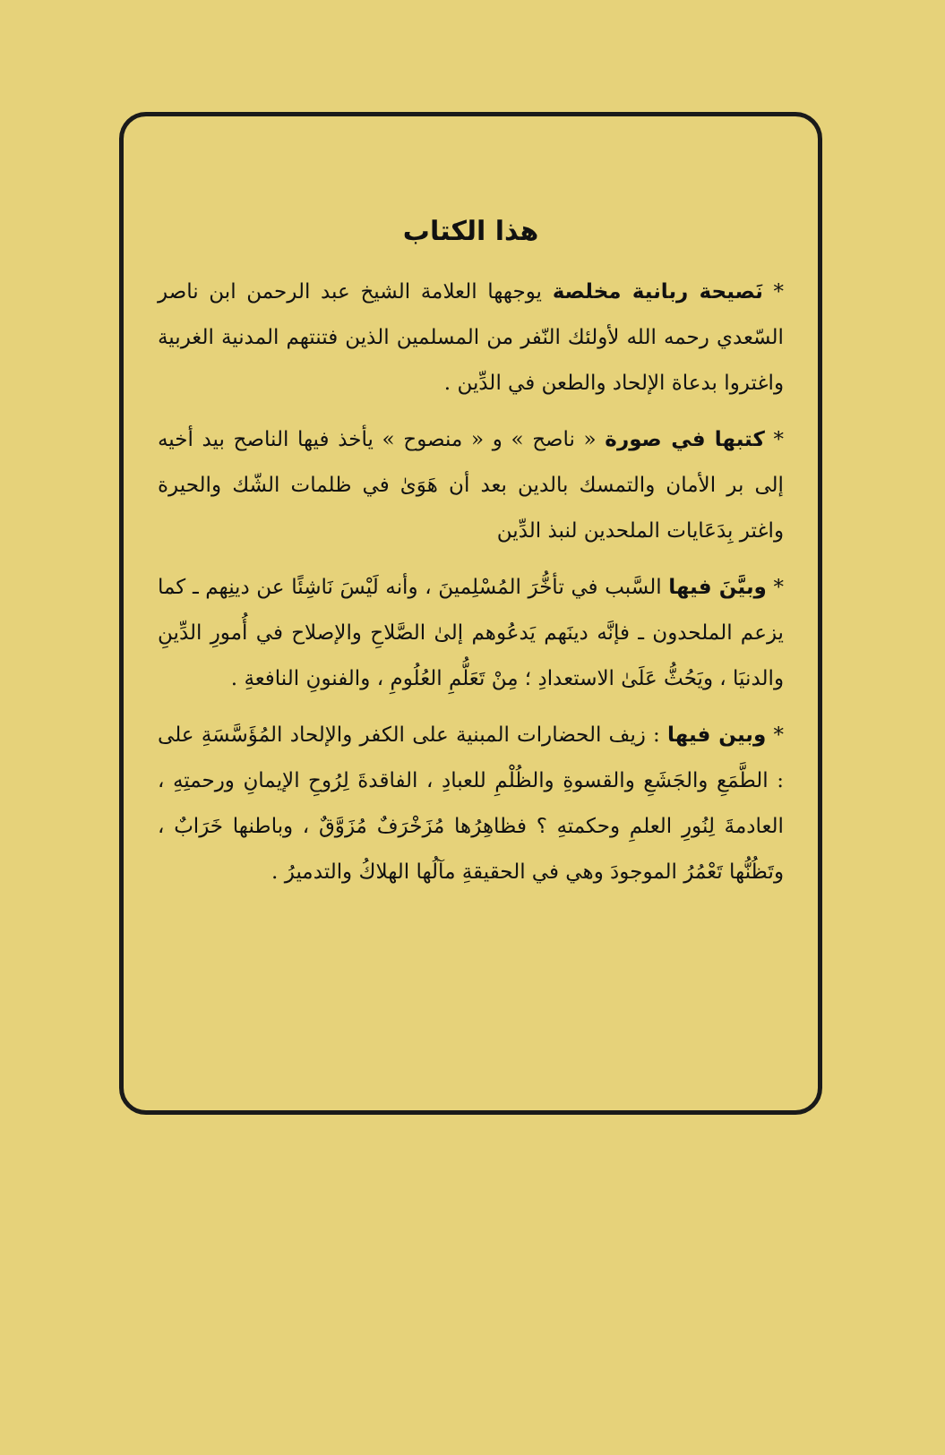هذا الكتاب
* نَصيحة ربانية مخلصة يوجهها العلامة الشيخ عبد الرحمن ابن ناصر السّعدي رحمه الله لأولئك النّفر من المسلمين الذين فتنتهم المدنية الغربية واغتروا بدعاة الإلحاد والطعن في الدِّين .
* كتبها في صورة « ناصح » و « منصوح » يأخذ فيها الناصح بيد أخيه إلى بر الأمان والتمسك بالدين بعد أن هَوَىٰ في ظلمات الشّك والحيرة واغتر بِدَعَايات الملحدين لنبذ الدِّين
* وبيَّنَ فيها السَّبب في تأخُّرَ المُسْلِمينَ ، وأنه لَيْسَ نَاشِئًا عن دينِهم ـ كما يزعم الملحدون ـ فإنَّه دينَهم يَدعُوهم إلىٰ الصَّلاحِ والإصلاح في أُمورِ الدِّينِ والدنيَا ، ويَحُثُّ عَلَىٰ الاستعدادِ ؛ مِنْ تَعَلُّمِ العُلُومِ ، والفنونِ النافعةِ .
* وبين فيها : زيف الحضارات المبنية على الكفر والإلحاد المُؤَسَّسَةِ على : الطَّمَعِ والجَشَعِ والقسوةِ والظُلْمِ للعبادِ ، الفاقدةَ لِرُوحِ الإيمانِ ورحمتِهِ ، العادمةَ لِنُورِ العلمِ وحكمتهِ ؟ فظاهِرُها مُزَخْرَفٌ مُزَوَّقٌ ، وباطنها خَرَابٌ ، وتَظُنُّها تَعْمُرُ الموجودَ وهي في الحقيقةِ مآلُها الهلاكُ والتدميرُ .